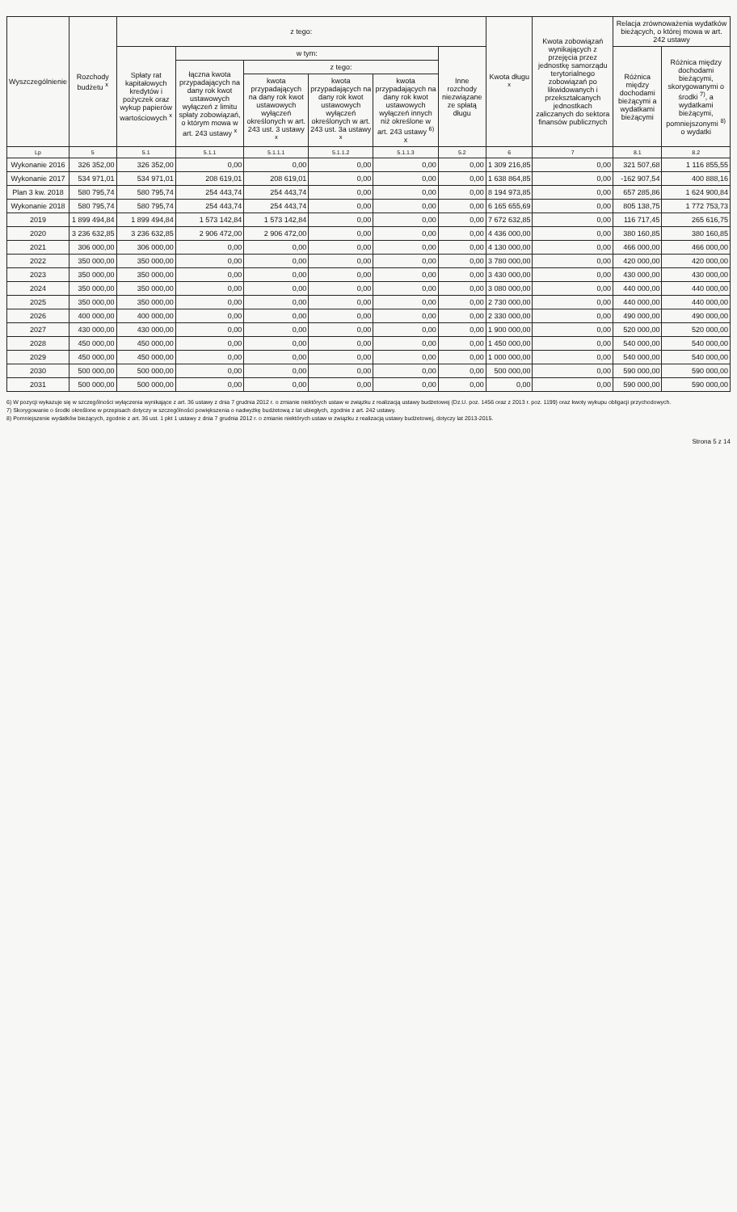| Wyszczególnienie | Rozchody budżetu <sup>x</sup> | z tego: | | | | | | Kwota długu <sup>x</sup> | Kwota zobowiązań wynikających z przejęcia przez jednostkę samorządu terytorialnego zobowiązań po likwidowanych i przekształcanych jednostkach zaliczanych do sektora finansów publicznych | Relacja zrównoważenia wydatków bieżących, o której mowa w art. 242 ustawy | |
| --- | --- | --- | --- | --- | --- | --- | --- | --- | --- | --- | --- |
| | | Spłaty rat kapitałowych kredytów i pożyczek oraz wykup papierów wartościowych <sup>x</sup> | w tym: | | | | Inne rozchody niezwiązane ze spłatą długu | | | Różnica między dochodami bieżącymi a wydatkami bieżącymi | Różnica między dochodami bieżącymi, skorygowanymi o środki <sup>7)</sup>, a wydatkami bieżącymi, pomniejszonymi <sup>8)</sup> o wydatki |
| | | | łączna kwota przypadających na dany rok kwot ustawowych wyłączeń z limitu spłaty zobowiązań, o którym mowa w art. 243 ustawy <sup>x</sup> | z tego: | | | | | | | |
| | | | | kwota przypadających na dany rok kwot ustawowych wyłączeń określonych w art. 243 ust. 3 ustawy <sup>x</sup> | kwota przypadających na dany rok kwot ustawowych wyłączeń określonych w art. 243 ust. 3a ustawy <sup>x</sup> | kwota przypadających na dany rok kwot ustawowych wyłączeń innych niż określone w art. 243 ustawy <sup>6)</sup> x | | | | | |
| Lp | 5 | 5.1 | 5.1.1 | 5.1.1.1 | 5.1.1.2 | 5.1.1.3 | 5.2 | 6 | 7 | 8.1 | 8.2 |
| Wykonanie 2016 | 326 352,00 | 326 352,00 | 0,00 | 0,00 | 0,00 | 0,00 | 0,00 | 1 309 216,85 | 0,00 | 321 507,68 | 1 116 855,55 |
| Wykonanie 2017 | 534 971,01 | 534 971,01 | 208 619,01 | 208 619,01 | 0,00 | 0,00 | 0,00 | 1 638 864,85 | 0,00 | -162 907,54 | 400 888,16 |
| Plan 3 kw. 2018 | 580 795,74 | 580 795,74 | 254 443,74 | 254 443,74 | 0,00 | 0,00 | 0,00 | 8 194 973,85 | 0,00 | 657 285,86 | 1 624 900,84 |
| Wykonanie 2018 | 580 795,74 | 580 795,74 | 254 443,74 | 254 443,74 | 0,00 | 0,00 | 0,00 | 6 165 655,69 | 0,00 | 805 138,75 | 1 772 753,73 |
| 2019 | 1 899 494,84 | 1 899 494,84 | 1 573 142,84 | 1 573 142,84 | 0,00 | 0,00 | 0,00 | 7 672 632,85 | 0,00 | 116 717,45 | 265 616,75 |
| 2020 | 3 236 632,85 | 3 236 632,85 | 2 906 472,00 | 2 906 472,00 | 0,00 | 0,00 | 0,00 | 4 436 000,00 | 0,00 | 380 160,85 | 380 160,85 |
| 2021 | 306 000,00 | 306 000,00 | 0,00 | 0,00 | 0,00 | 0,00 | 0,00 | 4 130 000,00 | 0,00 | 466 000,00 | 466 000,00 |
| 2022 | 350 000,00 | 350 000,00 | 0,00 | 0,00 | 0,00 | 0,00 | 0,00 | 3 780 000,00 | 0,00 | 420 000,00 | 420 000,00 |
| 2023 | 350 000,00 | 350 000,00 | 0,00 | 0,00 | 0,00 | 0,00 | 0,00 | 3 430 000,00 | 0,00 | 430 000,00 | 430 000,00 |
| 2024 | 350 000,00 | 350 000,00 | 0,00 | 0,00 | 0,00 | 0,00 | 0,00 | 3 080 000,00 | 0,00 | 440 000,00 | 440 000,00 |
| 2025 | 350 000,00 | 350 000,00 | 0,00 | 0,00 | 0,00 | 0,00 | 0,00 | 2 730 000,00 | 0,00 | 440 000,00 | 440 000,00 |
| 2026 | 400 000,00 | 400 000,00 | 0,00 | 0,00 | 0,00 | 0,00 | 0,00 | 2 330 000,00 | 0,00 | 490 000,00 | 490 000,00 |
| 2027 | 430 000,00 | 430 000,00 | 0,00 | 0,00 | 0,00 | 0,00 | 0,00 | 1 900 000,00 | 0,00 | 520 000,00 | 520 000,00 |
| 2028 | 450 000,00 | 450 000,00 | 0,00 | 0,00 | 0,00 | 0,00 | 0,00 | 1 450 000,00 | 0,00 | 540 000,00 | 540 000,00 |
| 2029 | 450 000,00 | 450 000,00 | 0,00 | 0,00 | 0,00 | 0,00 | 0,00 | 1 000 000,00 | 0,00 | 540 000,00 | 540 000,00 |
| 2030 | 500 000,00 | 500 000,00 | 0,00 | 0,00 | 0,00 | 0,00 | 0,00 | 500 000,00 | 0,00 | 590 000,00 | 590 000,00 |
| 2031 | 500 000,00 | 500 000,00 | 0,00 | 0,00 | 0,00 | 0,00 | 0,00 | 0,00 | 0,00 | 590 000,00 | 590 000,00 |
6) W pozycji wykazuje się w szczególności wyłączenia wynikające z art. 36 ustawy z dnia 7 grudnia 2012 r. o zmianie niektórych ustaw w związku z realizacją ustawy budżetowej (Dz.U. poz. 1456 oraz z 2013 r. poz. 1199) oraz kwoty wykupu obligacji przychodowych.
7) Skorygowanie o środki określone w przepisach dotyczy w szczególności powiększenia o nadwyżkę budżetową z lat ubiegłych, zgodnie z art. 242 ustawy.
8) Pomniejszenie wydatków bieżących, zgodnie z art. 36 ust. 1 pkt 1 ustawy z dnia 7 grudnia 2012 r. o zmianie niektórych ustaw w związku z realizacją ustawy budżetowej, dotyczy lat 2013-2015.
Strona 5 z 14